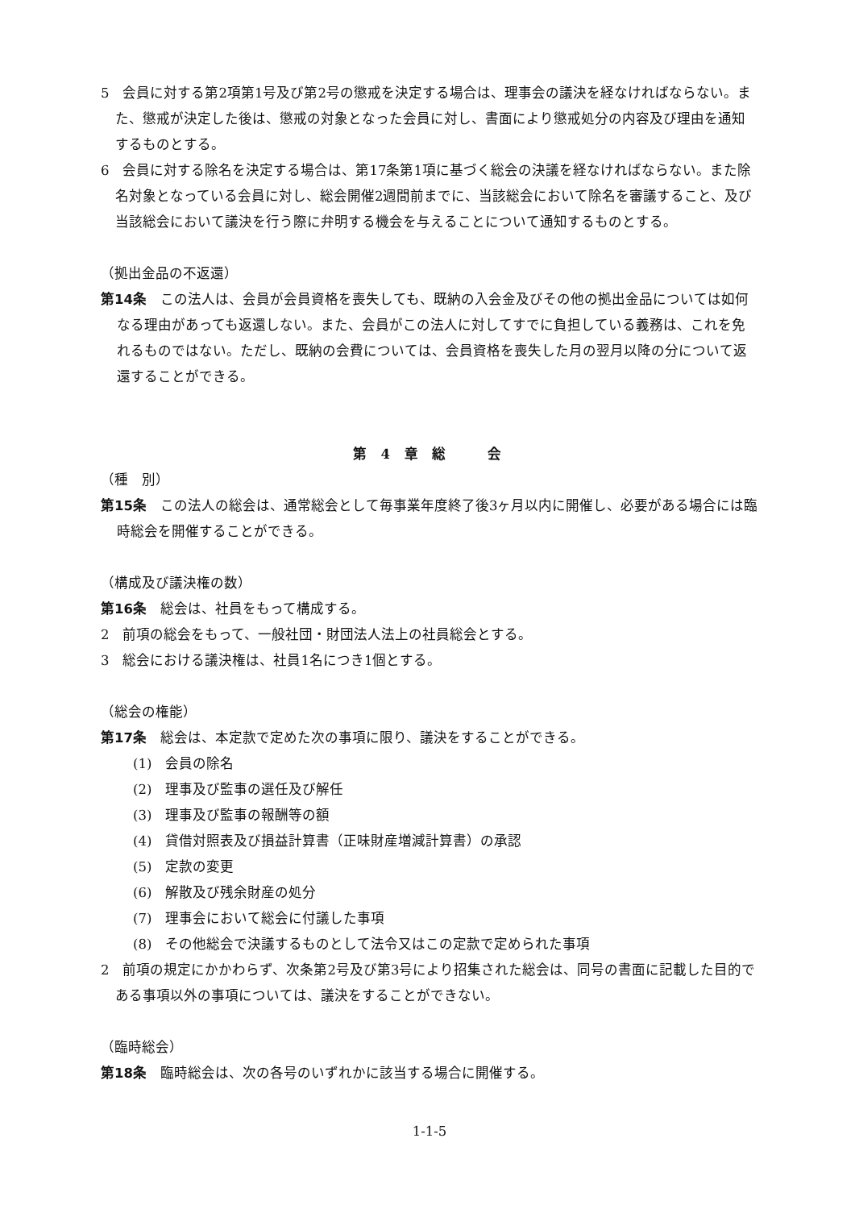5　会員に対する第2項第1号及び第2号の懲戒を決定する場合は、理事会の議決を経なければならない。また、懲戒が決定した後は、懲戒の対象となった会員に対し、書面により懲戒処分の内容及び理由を通知するものとする。
6　会員に対する除名を決定する場合は、第17条第1項に基づく総会の決議を経なければならない。また除名対象となっている会員に対し、総会開催2週間前までに、当該総会において除名を審議すること、及び当該総会において議決を行う際に弁明する機会を与えることについて通知するものとする。
（拠出金品の不返還）
第14条　この法人は、会員が会員資格を喪失しても、既納の入会金及びその他の拠出金品については如何なる理由があっても返還しない。また、会員がこの法人に対してすでに負担している義務は、これを免れるものではない。ただし、既納の会費については、会員資格を喪失した月の翌月以降の分について返還することができる。
第 4 章 総　　会
（種　別）
第15条　この法人の総会は、通常総会として毎事業年度終了後3ヶ月以内に開催し、必要がある場合には臨時総会を開催することができる。
（構成及び議決権の数）
第16条　総会は、社員をもって構成する。
2　前項の総会をもって、一般社団・財団法人法上の社員総会とする。
3　総会における議決権は、社員1名につき1個とする。
（総会の権能）
第17条　総会は、本定款で定めた次の事項に限り、議決をすることができる。
(1)　会員の除名
(2)　理事及び監事の選任及び解任
(3)　理事及び監事の報酬等の額
(4)　貸借対照表及び損益計算書（正味財産増減計算書）の承認
(5)　定款の変更
(6)　解散及び残余財産の処分
(7)　理事会において総会に付議した事項
(8)　その他総会で決議するものとして法令又はこの定款で定められた事項
2　前項の規定にかかわらず、次条第2号及び第3号により招集された総会は、同号の書面に記載した目的である事項以外の事項については、議決をすることができない。
（臨時総会）
第18条　臨時総会は、次の各号のいずれかに該当する場合に開催する。
1-1-5